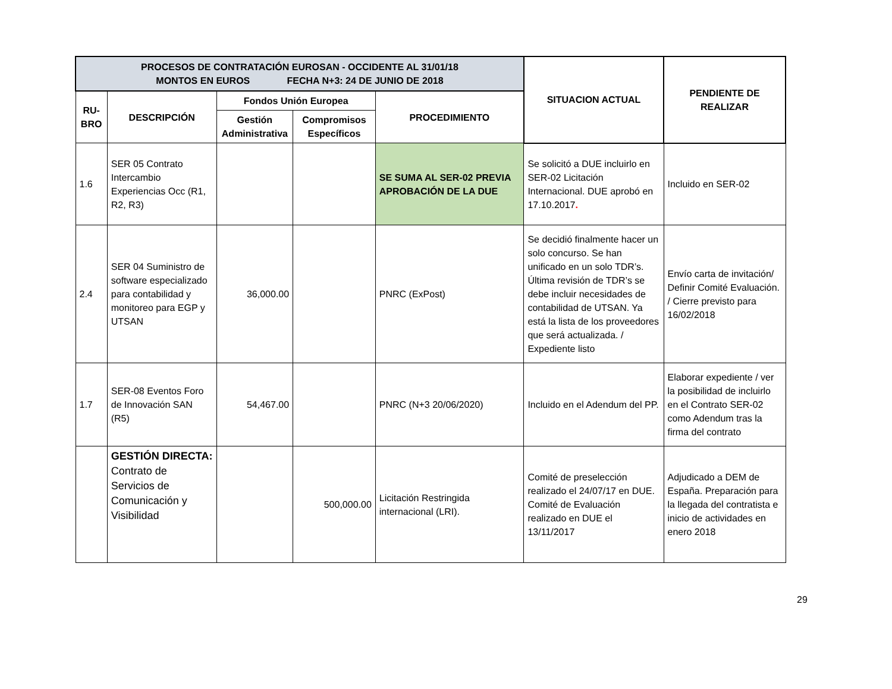| PROCESOS DE CONTRATACIÓN EUROSAN - OCCIDENTE AL 31/01/18 MONTOS EN EUROS FECHA N+3: 24 DE JUNIO DE 2018 | | | | | SITUACION ACTUAL | PENDIENTE DE REALIZAR |
| --- | --- | --- | --- | --- | --- | --- |
| RU- BRO | DESCRIPCIÓN | Fondos Unión Europea | | PROCEDIMIENTO | | |
| | | Gestión Administrativa | Compromisos Específicos | | | |
| 1.6 | SER 05 Contrato Intercambio Experiencias Occ (R1, R2, R3) | | | SE SUMA AL SER-02 PREVIA APROBACIÓN DE LA DUE | Se solicitó a DUE incluirlo en SER-02 Licitación Internacional. DUE aprobó en 17.10.2017 . | Incluido en SER-02 |
| 2.4 | SER 04 Suministro de software especializado para contabilidad y monitoreo para EGP y UTSAN | 36,000.00 | | PNRC (ExPost) | Se decidió finalmente hacer un solo concurso. Se han unificado en un solo TDR’s. Última revisión de TDR’s se debe incluir necesidades de contabilidad de UTSAN. Ya está la lista de los proveedores que será actualizada. / Expediente listo | Envío carta de invitación/ Definir Comité Evaluación. / Cierre previsto para 16/02/2018 |
| 1.7 | SER-08 Eventos Foro de Innovación SAN (R5) | 54,467.00 | | PNRC (N+3 20/06/2020) | Incluido en el Adendum del PP. | Elaborar expediente / ver la posibilidad de incluirlo en el Contrato SER-02 como Adendum tras la firma del contrato |
| | GESTIÓN DIRECTA: Contrato de Servicios de Comunicación y Visibilidad | | 500,000.00 | Licitación Restringida internacional (LRI). | Comité de preselección realizado el 24/07/17 en DUE. Comité de Evaluación realizado en DUE el 13/11/2017 | Adjudicado a DEM de España. Preparación para la llegada del contratista e inicio de actividades en enero 2018 |
29